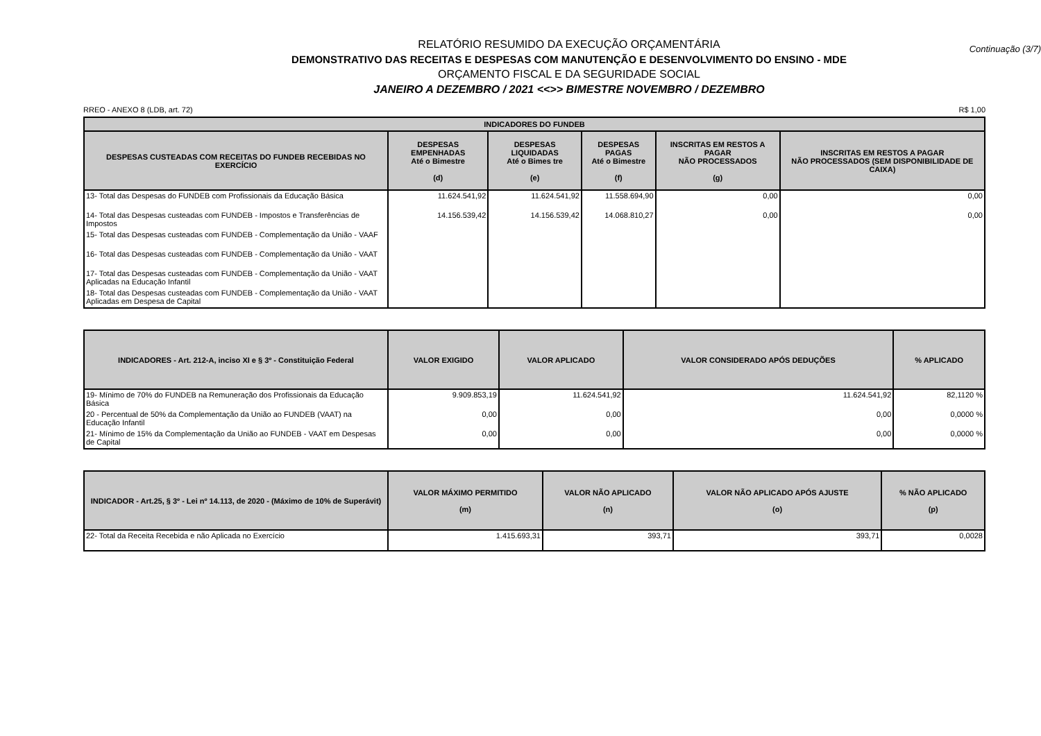Continuação (3/7)
RELATÓRIO RESUMIDO DA EXECUÇÃO ORÇAMENTÁRIA
DEMONSTRATIVO DAS RECEITAS E DESPESAS COM MANUTENÇÃO E DESENVOLVIMENTO DO ENSINO - MDE
ORÇAMENTO FISCAL E DA SEGURIDADE SOCIAL
JANEIRO A DEZEMBRO / 2021 <<>> BIMESTRE NOVEMBRO / DEZEMBRO
RREO - ANEXO 8 (LDB, art. 72) R$ 1,00
| INDICADORES DO FUNDEB | | | | | |
| --- | --- | --- | --- | --- | --- |
| DESPESAS CUSTEADAS COM RECEITAS DO FUNDEB RECEBIDAS NO EXERCÍCIO | DESPESAS EMPENHADAS Até o Bimestre (d) | DESPESAS LIQUIDADAS Até o Bimes tre (e) | DESPESAS PAGAS Até o Bimestre (f) | INSCRITAS EM RESTOS A PAGAR NÃO PROCESSADOS (g) | INSCRITAS EM RESTOS A PAGAR NÃO PROCESSADOS (SEM DISPONIBILIDADE DE CAIXA) |
| 13- Total das Despesas do FUNDEB com Profissionais da Educação Básica | 11.624.541,92 | 11.624.541,92 | 11.558.694,90 | 0,00 | 0,00 |
| 14- Total das Despesas custeadas com FUNDEB - Impostos e Transferências de Impostos | 14.156.539,42 | 14.156.539,42 | 14.068.810,27 | 0,00 | 0,00 |
| 15- Total das Despesas custeadas com FUNDEB - Complementação da União - VAAF | | | | | |
| 16- Total das Despesas custeadas com FUNDEB - Complementação da União - VAAT | | | | | |
| 17- Total das Despesas custeadas com FUNDEB - Complementação da União - VAAT Aplicadas na Educação Infantil | | | | | |
| 18- Total das Despesas custeadas com FUNDEB - Complementação da União - VAAT Aplicadas em Despesa de Capital | | | | | |
| INDICADORES - Art. 212-A, inciso XI e § 3º - Constituição Federal | VALOR EXIGIDO | VALOR APLICADO | VALOR CONSIDERADO APÓS DEDUÇÕES | % APLICADO |
| --- | --- | --- | --- | --- |
| 19- Mínimo de 70% do FUNDEB na Remuneração dos Profissionais da Educação Básica | 9.909.853,19 | 11.624.541,92 | 11.624.541,92 | 82,1120 % |
| 20 - Percentual de 50% da Complementação da União ao FUNDEB (VAAT) na Educação Infantil | 0,00 | 0,00 | 0,00 | 0,0000 % |
| 21- Mínimo de 15% da Complementação da União ao FUNDEB - VAAT em Despesas de Capital | 0,00 | 0,00 | 0,00 | 0,0000 % |
| INDICADOR - Art.25, § 3º - Lei nº 14.113, de 2020 - (Máximo de 10% de Superávit) | VALOR MÁXIMO PERMITIDO (m) | VALOR NÃO APLICADO (n) | VALOR NÃO APLICADO APÓS AJUSTE (o) | % NÃO APLICADO (p) |
| --- | --- | --- | --- | --- |
| 22- Total da Receita Recebida e não Aplicada no Exercício | 1.415.693,31 | 393,71 | 393,71 | 0,0028 |